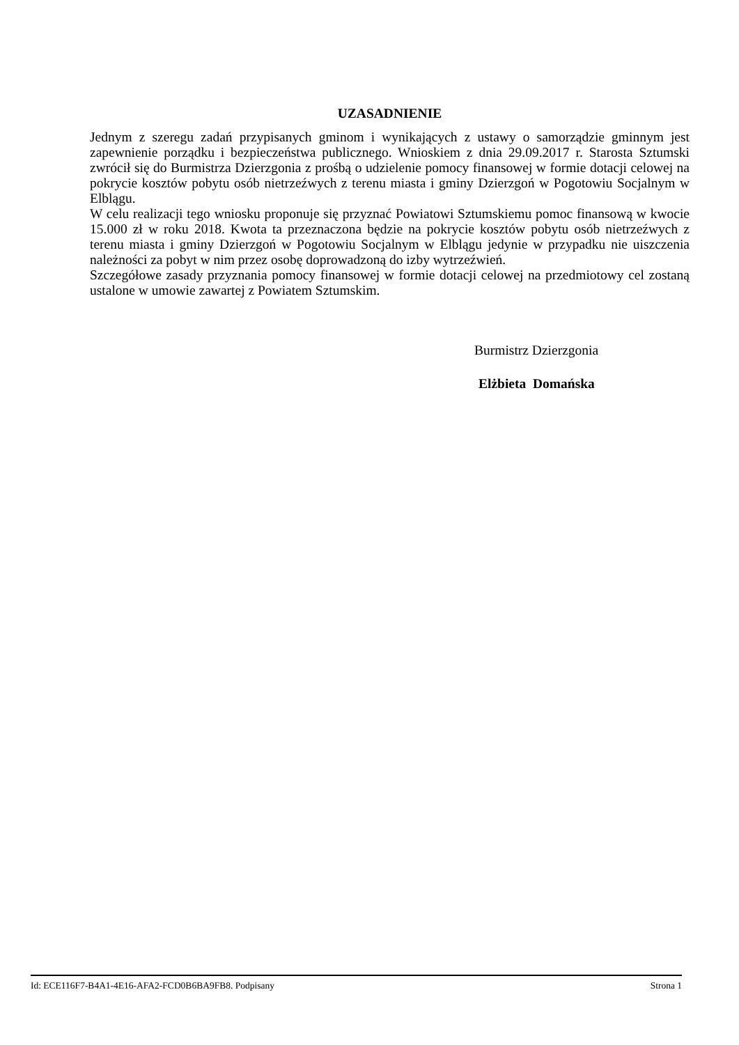UZASADNIENIE
Jednym z szeregu zadań przypisanych gminom i wynikających z ustawy o samorządzie gminnym jest zapewnienie porządku i bezpieczeństwa publicznego. Wnioskiem z dnia 29.09.2017 r. Starosta Sztumski zwrócił się do Burmistrza Dzierzgonia z prośbą o udzielenie pomocy finansowej w formie dotacji celowej na pokrycie kosztów pobytu osób nietrzeźwych z terenu miasta i gminy Dzierzgoń w Pogotowiu Socjalnym w Elblągu.
W celu realizacji tego wniosku proponuje się przyznać Powiatowi Sztumskiemu pomoc finansową w kwocie 15.000 zł w roku 2018. Kwota ta przeznaczona będzie na pokrycie kosztów pobytu osób nietrzeźwych z terenu miasta i gminy Dzierzgoń w Pogotowiu Socjalnym w Elblągu jedynie w przypadku nie uiszczenia należności za pobyt w nim przez osobę doprowadzoną do izby wytrzeźwień.
Szczegółowe zasady przyznania pomocy finansowej w formie dotacji celowej na przedmiotowy cel zostaną ustalone w umowie zawartej z Powiatem Sztumskim.
Burmistrz Dzierzgonia
Elżbieta Domańska
Id: ECE116F7-B4A1-4E16-AFA2-FCD0B6BA9FB8. Podpisany Strona 1